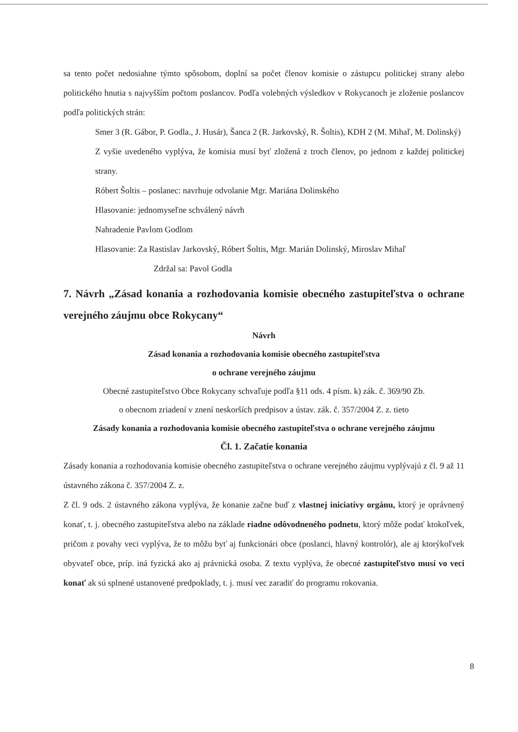sa tento počet nedosiahne týmto spôsobom, doplní sa počet členov komisie o zástupcu politickej strany alebo politického hnutia s najvyšším počtom poslancov. Podľa volebných výsledkov v Rokycanoch je zloženie poslancov podľa politických strán:
Smer 3 (R. Gábor, P. Godla., J. Husár), Šanca 2 (R. Jarkovský, R. Šoltis), KDH 2 (M. Mihaľ, M. Dolinský)
Z vyšie uvedeného vyplýva, že komisia musí byť zložená z troch členov, po jednom z každej politickej strany.
Róbert Šoltis – poslanec: navrhuje odvolanie Mgr. Mariána Dolinského
Hlasovanie: jednomyseľne schválený návrh
Nahradenie Pavlom Godlom
Hlasovanie: Za Rastislav Jarkovský, Róbert Šoltis, Mgr. Marián Dolinský, Miroslav Mihaľ
Zdržal sa: Pavol Godla
7. Návrh „Zásad konania a rozhodovania komisie obecného zastupiteľstva o ochrane verejného záujmu obce Rokycany“
Návrh
Zásad konania a rozhodovania komisie obecného zastupiteľstva
o ochrane verejného záujmu
Obecné zastupiteľstvo Obce Rokycany schvaľuje podľa §11 ods. 4 písm. k) zák. č. 369/90 Zb.
o obecnom zriadení v znení neskorších predpisov a ústav. zák. č. 357/2004 Z. z. tieto
Zásady konania a rozhodovania komisie obecného zastupiteľstva o ochrane verejného záujmu
Čl. 1. Začatie konania
Zásady konania a rozhodovania komisie obecného zastupiteľstva o ochrane verejného záujmu vyplývajú z čl. 9 až 11 ústavného zákona č. 357/2004 Z. z.
Z čl. 9 ods. 2 ústavného zákona vyplýva, že konanie začne buď z vlastnej iniciatívy orgánu, ktorý je oprávnený konať, t. j. obecného zastupiteľstva alebo na základe riadne odôvodneného podnetu, ktorý môže podať ktokoľvek, pričom z povahy veci vyplýva, že to môžu byť aj funkcionári obce (poslanci, hlavný kontrolór), ale aj ktorýkoľvek obyvateľ obce, príp. iná fyzická ako aj právnická osoba. Z textu vyplýva, že obecné zastupiteľstvo musí vo veci konať ak sú splnené ustanovené predpoklady, t. j. musí vec zaradiť do programu rokovania.
8